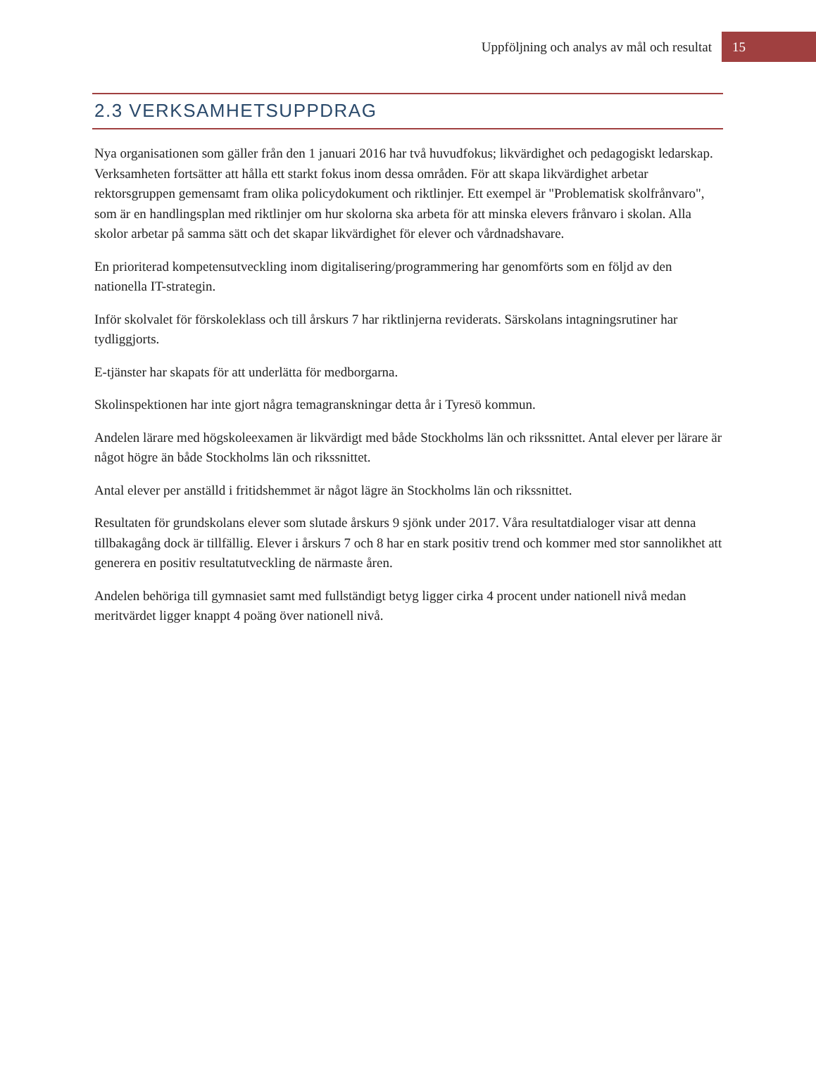Uppföljning och analys av mål och resultat 15
2.3 VERKSAMHETSUPPDRAG
Nya organisationen som gäller från den 1 januari 2016 har två huvudfokus; likvärdighet och pedagogiskt ledarskap. Verksamheten fortsätter att hålla ett starkt fokus inom dessa områden. För att skapa likvärdighet arbetar rektorsgruppen gemensamt fram olika policydokument och riktlinjer. Ett exempel är "Problematisk skolfrånvaro", som är en handlingsplan med riktlinjer om hur skolorna ska arbeta för att minska elevers frånvaro i skolan. Alla skolor arbetar på samma sätt och det skapar likvärdighet för elever och vårdnadshavare.
En prioriterad kompetensutveckling inom digitalisering/programmering har genomförts som en följd av den nationella IT-strategin.
Inför skolvalet för förskoleklass och till årskurs 7 har riktlinjerna reviderats. Särskolans intagningsrutiner har tydliggjorts.
E-tjänster har skapats för att underlätta för medborgarna.
Skolinspektionen har inte gjort några temagranskningar detta år i Tyresö kommun.
Andelen lärare med högskoleexamen är likvärdigt med både Stockholms län och rikssnittet. Antal elever per lärare är något högre än både Stockholms län och rikssnittet.
Antal elever per anställd i fritidshemmet är något lägre än Stockholms län och rikssnittet.
Resultaten för grundskolans elever som slutade årskurs 9 sjönk under 2017. Våra resultatdialoger visar att denna tillbakagång dock är tillfällig. Elever i årskurs 7 och 8 har en stark positiv trend och kommer med stor sannolikhet att generera en positiv resultatutveckling de närmaste åren.
Andelen behöriga till gymnasiet samt med fullständigt betyg ligger cirka 4 procent under nationell nivå medan meritvärdet ligger knappt 4 poäng över nationell nivå.